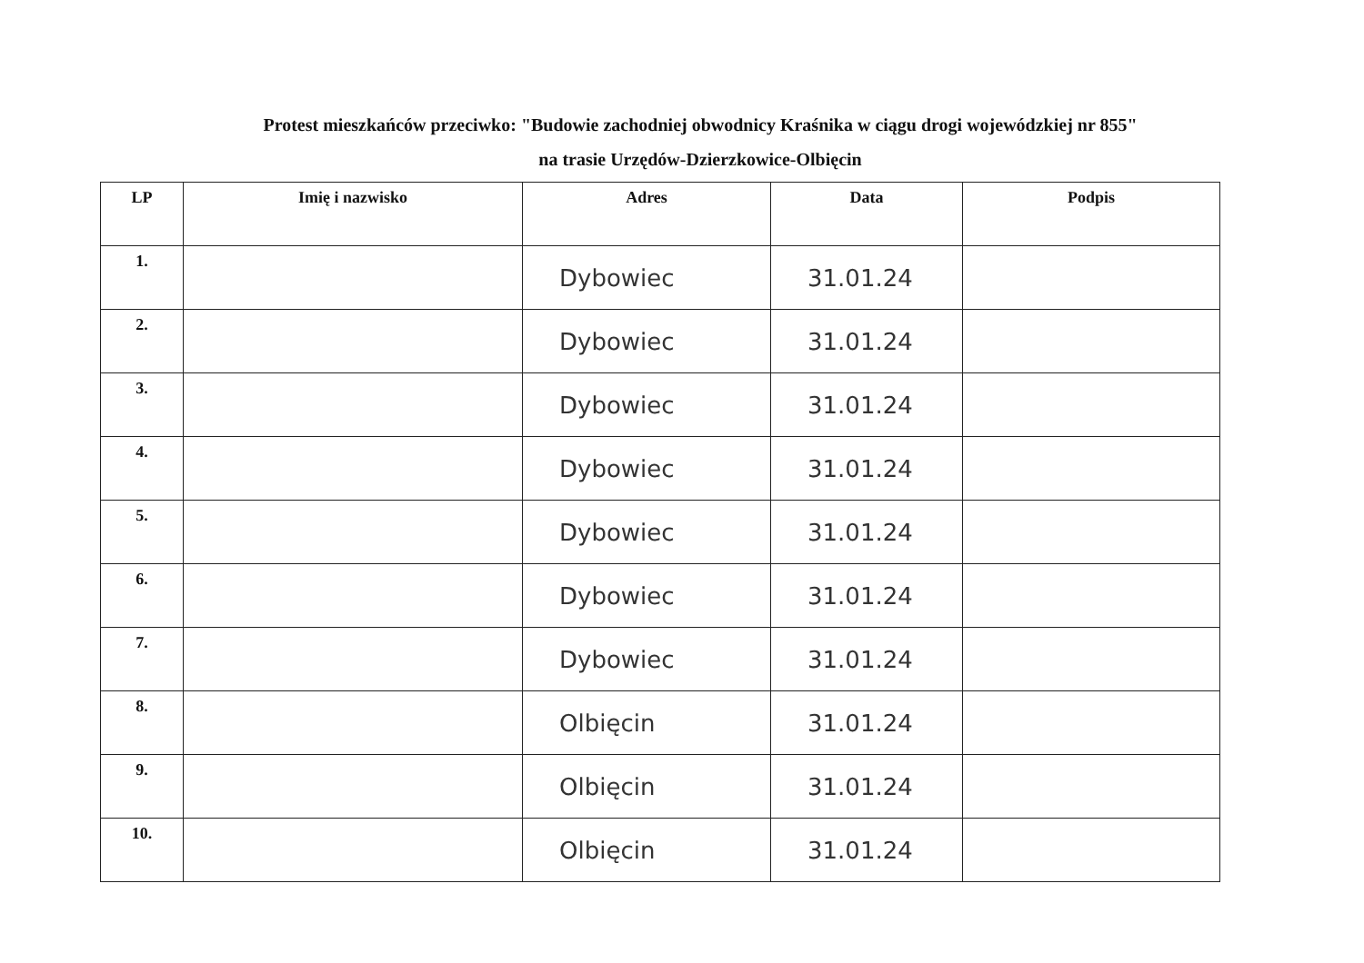Protest mieszkańców przeciwko: "Budowie zachodniej obwodnicy Kraśnika w ciągu drogi wojewódzkiej nr 855"
na trasie Urzędów-Dzierzkowice-Olbięcin
| LP | Imię i nazwisko | Adres | Data | Podpis |
| --- | --- | --- | --- | --- |
| 1. | | Dybowiec | 31.01.24 | |
| 2. | | Dybowiec | 31.01.24 | |
| 3. | | Dybowiec | 31.01.24 | |
| 4. | | Dybowiec | 31.01.24 | |
| 5. | | Dybowiec | 31.01.24 | |
| 6. | | Dybowiec | 31.01.24 | |
| 7. | | Dybowiec | 31.01.24 | |
| 8. | | Olbięcin | 31.01.24 | |
| 9. | | Olbięcin | 31.01.24 | |
| 10. | | Olbięcin | 31.01.24 | |